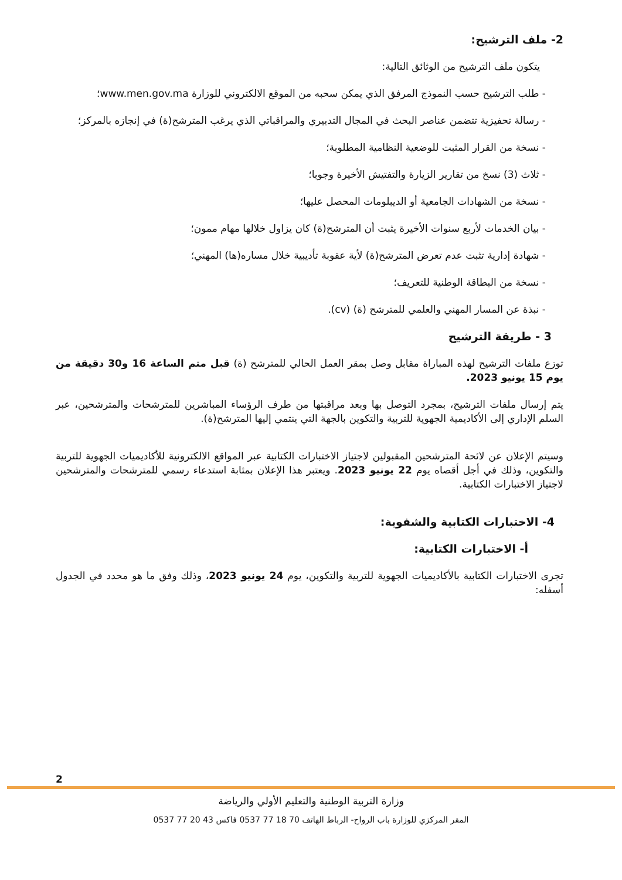2- ملف الترشيح:
يتكون ملف الترشيح من الوثائق التالية:
- طلب الترشيح حسب النموذج المرفق الذي يمكن سحبه من الموقع الالكتروني للوزارة www.men.gov.ma؛
- رسالة تحفيزية تتضمن عناصر البحث في المجال التدبيري والمراقباتي الذي يرغب المترشح(ة) في إنجازه بالمركز؛
- نسخة من القرار المثبت للوضعية النظامية المطلوبة؛
- ثلاث (3) نسخ من تقارير الزيارة والتفتيش الأخيرة وجوبا؛
- نسخة من الشهادات الجامعية أو الديبلومات المحصل عليها؛
- بيان الخدمات لأربع سنوات الأخيرة يثبت أن المترشح(ة) كان يزاول خلالها مهام ممون؛
- شهادة إدارية تثبت عدم تعرض المترشح(ة) لأية عقوبة تأديبية خلال مساره(ها) المهني؛
- نسخة من البطاقة الوطنية للتعريف؛
- نبذة عن المسار المهني والعلمي للمترشح (ة) (cv).
3 - طريقة الترشيح
توزع ملفات الترشيح لهذه المباراة مقابل وصل بمقر العمل الحالي للمترشح (ة) قبل متم الساعة 16 و30 دقيقة من يوم 15 يونيو 2023.
يتم إرسال ملفات الترشيح، بمجرد التوصل بها وبعد مراقبتها من طرف الرؤساء المباشرين للمترشحات والمترشحين، عبر السلم الإداري إلى الأكاديمية الجهوية للتربية والتكوين بالجهة التي ينتمي إليها المترشح(ة).
وسيتم الإعلان عن لائحة المترشحين المقبولين لاجتياز الاختبارات الكتابية عبر المواقع الالكترونية للأكاديميات الجهوية للتربية والتكوين، وذلك في أجل أقصاه يوم 22 يونيو 2023. ويعتبر هذا الإعلان بمثابة استدعاء رسمي للمترشحات والمترشحين لاجتياز الاختبارات الكتابية.
4- الاختبارات الكتابية والشفوية:
أ- الاختبارات الكتابية:
تجرى الاختبارات الكتابية بالأكاديميات الجهوية للتربية والتكوين، يوم 24 يونيو 2023، وذلك وفق ما هو محدد في الجدول أسفله:
2
وزارة التربية الوطنية والتعليم الأولي والرياضة
المقر المركزي للوزارة باب الرواح- الرباط الهاتف 70 18 77 0537 فاكس 43 20 77 0537